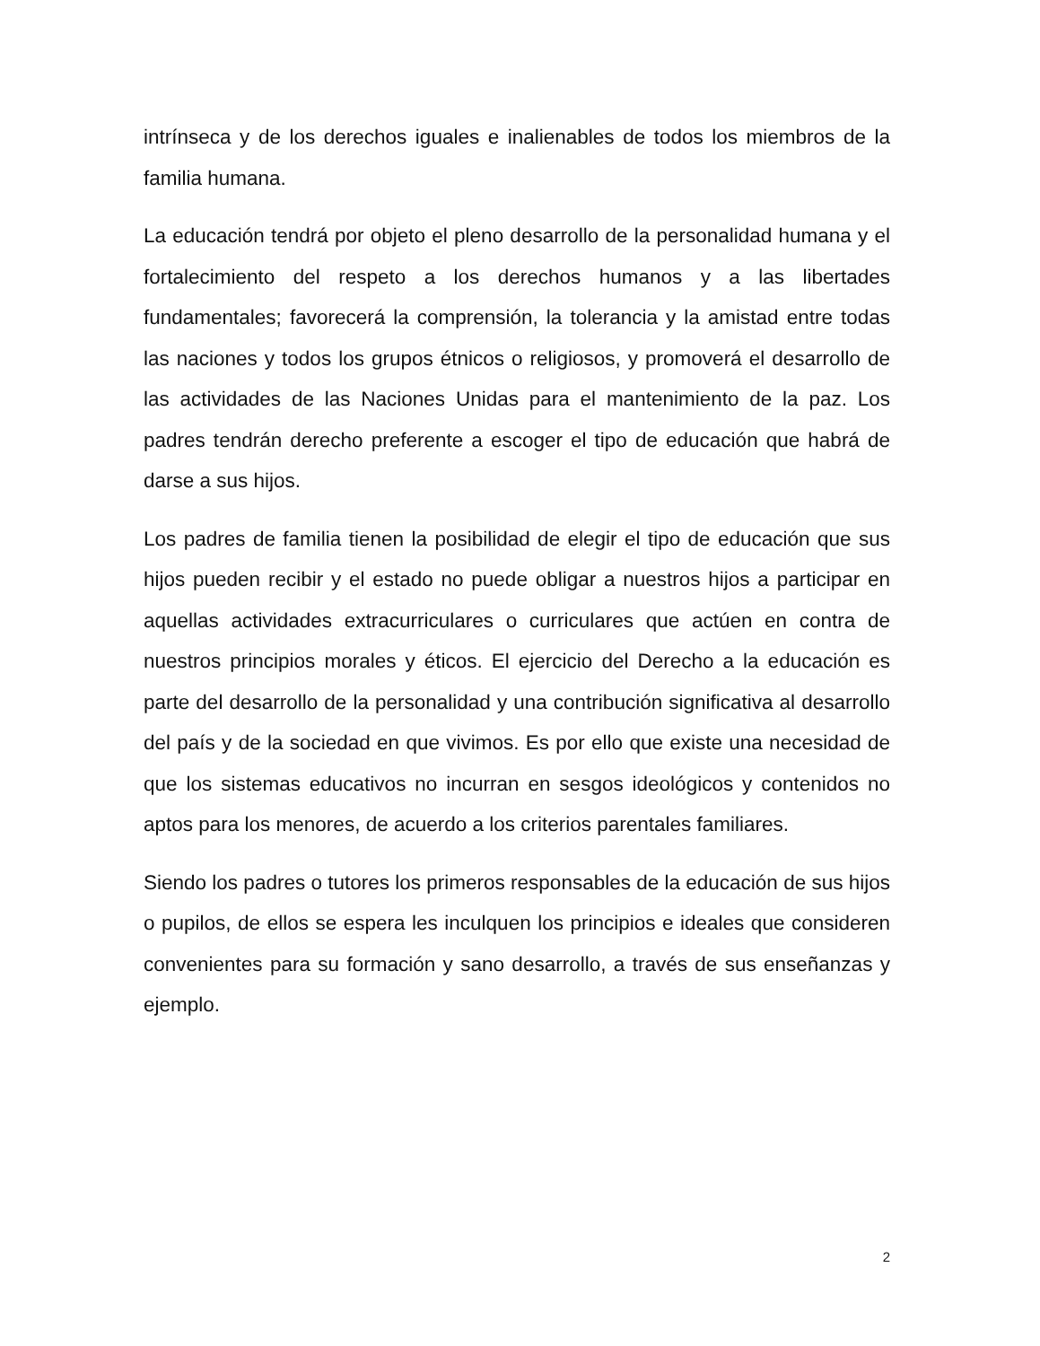intrínseca y de los derechos iguales e inalienables de todos los miembros de la familia humana.
La educación tendrá por objeto el pleno desarrollo de la personalidad humana y el fortalecimiento del respeto a los derechos humanos y a las libertades fundamentales; favorecerá la comprensión, la tolerancia y la amistad entre todas las naciones y todos los grupos étnicos o religiosos, y promoverá el desarrollo de las actividades de las Naciones Unidas para el mantenimiento de la paz. Los padres tendrán derecho preferente a escoger el tipo de educación que habrá de darse a sus hijos.
Los padres de familia tienen la posibilidad de elegir el tipo de educación que sus hijos pueden recibir y el estado no puede obligar a nuestros hijos a participar en aquellas actividades extracurriculares o curriculares que actúen en contra de nuestros principios morales y éticos. El ejercicio del Derecho a la educación es parte del desarrollo de la personalidad y una contribución significativa al desarrollo del país y de la sociedad en que vivimos. Es por ello que existe una necesidad de que los sistemas educativos no incurran en sesgos ideológicos y contenidos no aptos para los menores, de acuerdo a los criterios parentales familiares.
Siendo los padres o tutores los primeros responsables de la educación de sus hijos o pupilos, de ellos se espera les inculquen los principios e ideales que consideren convenientes para su formación y sano desarrollo, a través de sus enseñanzas y ejemplo.
2